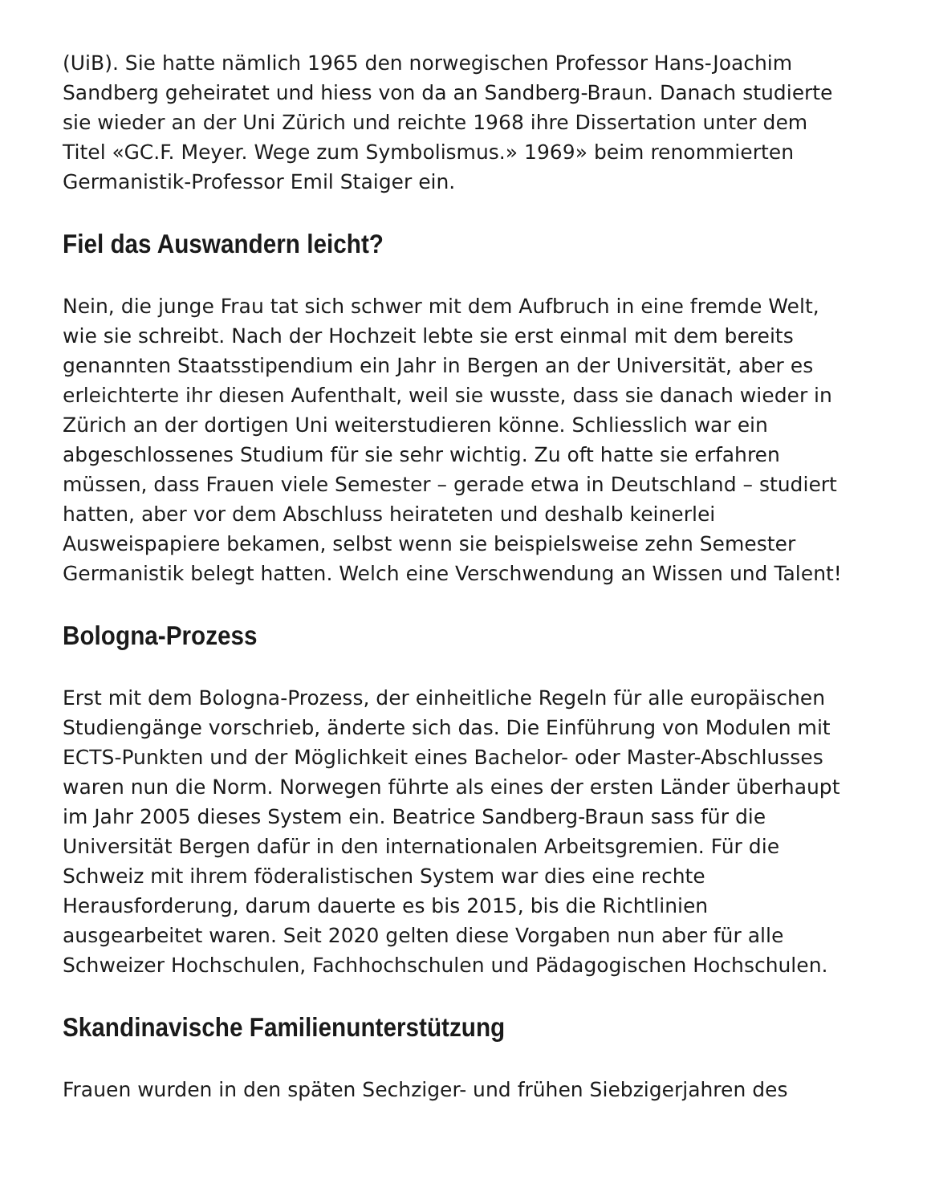(UiB). Sie hatte nämlich 1965 den norwegischen Professor Hans-Joachim Sandberg geheiratet und hiess von da an Sandberg-Braun. Danach studierte sie wieder an der Uni Zürich und reichte 1968 ihre Dissertation unter dem Titel «GC.F. Meyer. Wege zum Symbolismus.» 1969» beim renommierten Germanistik-Professor Emil Staiger ein.
Fiel das Auswandern leicht?
Nein, die junge Frau tat sich schwer mit dem Aufbruch in eine fremde Welt, wie sie schreibt. Nach der Hochzeit lebte sie erst einmal mit dem bereits genannten Staatsstipendium ein Jahr in Bergen an der Universität, aber es erleichterte ihr diesen Aufenthalt, weil sie wusste, dass sie danach wieder in Zürich an der dortigen Uni weiterstudieren könne. Schliesslich war ein abgeschlossenes Studium für sie sehr wichtig. Zu oft hatte sie erfahren müssen, dass Frauen viele Semester – gerade etwa in Deutschland – studiert hatten, aber vor dem Abschluss heirateten und deshalb keinerlei Ausweispapiere bekamen, selbst wenn sie beispielsweise zehn Semester Germanistik belegt hatten. Welch eine Verschwendung an Wissen und Talent!
Bologna-Prozess
Erst mit dem Bologna-Prozess, der einheitliche Regeln für alle europäischen Studiengänge vorschrieb, änderte sich das. Die Einführung von Modulen mit ECTS-Punkten und der Möglichkeit eines Bachelor- oder Master-Abschlusses waren nun die Norm. Norwegen führte als eines der ersten Länder überhaupt im Jahr 2005 dieses System ein. Beatrice Sandberg-Braun sass für die Universität Bergen dafür in den internationalen Arbeitsgremien. Für die Schweiz mit ihrem föderalistischen System war dies eine rechte Herausforderung, darum dauerte es bis 2015, bis die Richtlinien ausgearbeitet waren. Seit 2020 gelten diese Vorgaben nun aber für alle Schweizer Hochschulen, Fachhochschulen und Pädagogischen Hochschulen.
Skandinavische Familienunterstützung
Frauen wurden in den späten Sechziger- und frühen Siebzigerjahren des